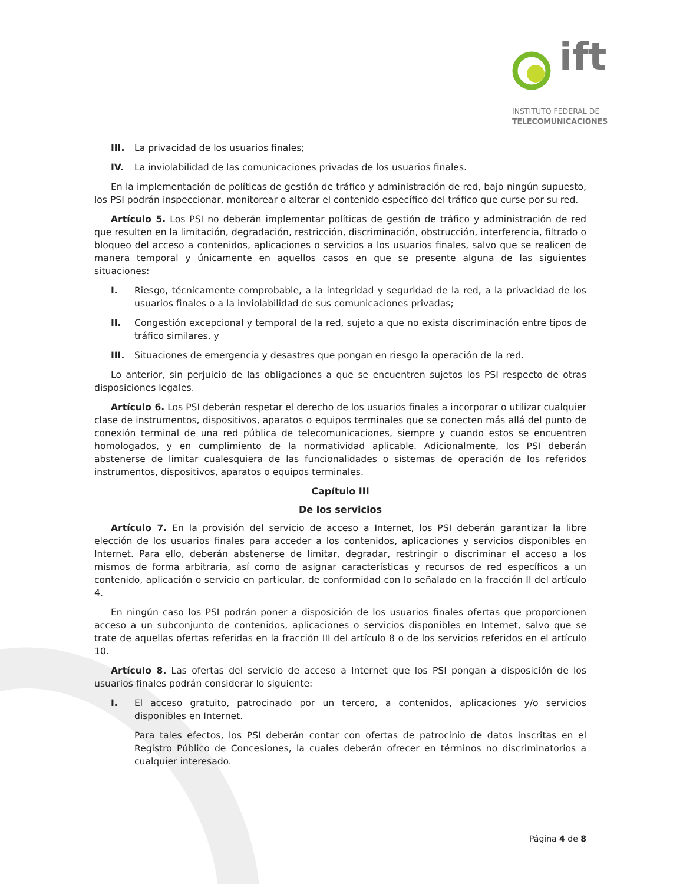ift
INSTITUTO FEDERAL DE
TELECOMUNICACIONES
III. La privacidad de los usuarios finales;
IV. La inviolabilidad de las comunicaciones privadas de los usuarios finales.
En la implementación de políticas de gestión de tráfico y administración de red, bajo ningún supuesto, los PSI podrán inspeccionar, monitorear o alterar el contenido específico del tráfico que curse por su red.
Artículo 5. Los PSI no deberán implementar políticas de gestión de tráfico y administración de red que resulten en la limitación, degradación, restricción, discriminación, obstrucción, interferencia, filtrado o bloqueo del acceso a contenidos, aplicaciones o servicios a los usuarios finales, salvo que se realicen de manera temporal y únicamente en aquellos casos en que se presente alguna de las siguientes situaciones:
I. Riesgo, técnicamente comprobable, a la integridad y seguridad de la red, a la privacidad de los usuarios finales o a la inviolabilidad de sus comunicaciones privadas;
II. Congestión excepcional y temporal de la red, sujeto a que no exista discriminación entre tipos de tráfico similares, y
III. Situaciones de emergencia y desastres que pongan en riesgo la operación de la red.
Lo anterior, sin perjuicio de las obligaciones a que se encuentren sujetos los PSI respecto de otras disposiciones legales.
Artículo 6. Los PSI deberán respetar el derecho de los usuarios finales a incorporar o utilizar cualquier clase de instrumentos, dispositivos, aparatos o equipos terminales que se conecten más allá del punto de conexión terminal de una red pública de telecomunicaciones, siempre y cuando estos se encuentren homologados, y en cumplimiento de la normatividad aplicable. Adicionalmente, los PSI deberán abstenerse de limitar cualesquiera de las funcionalidades o sistemas de operación de los referidos instrumentos, dispositivos, aparatos o equipos terminales.
Capítulo III
De los servicios
Artículo 7. En la provisión del servicio de acceso a Internet, los PSI deberán garantizar la libre elección de los usuarios finales para acceder a los contenidos, aplicaciones y servicios disponibles en Internet. Para ello, deberán abstenerse de limitar, degradar, restringir o discriminar el acceso a los mismos de forma arbitraria, así como de asignar características y recursos de red específicos a un contenido, aplicación o servicio en particular, de conformidad con lo señalado en la fracción II del artículo 4.
En ningún caso los PSI podrán poner a disposición de los usuarios finales ofertas que proporcionen acceso a un subconjunto de contenidos, aplicaciones o servicios disponibles en Internet, salvo que se trate de aquellas ofertas referidas en la fracción III del artículo 8 o de los servicios referidos en el artículo 10.
Artículo 8. Las ofertas del servicio de acceso a Internet que los PSI pongan a disposición de los usuarios finales podrán considerar lo siguiente:
I. El acceso gratuito, patrocinado por un tercero, a contenidos, aplicaciones y/o servicios disponibles en Internet.
Para tales efectos, los PSI deberán contar con ofertas de patrocinio de datos inscritas en el Registro Público de Concesiones, la cuales deberán ofrecer en términos no discriminatorios a cualquier interesado.
Página 4 de 8